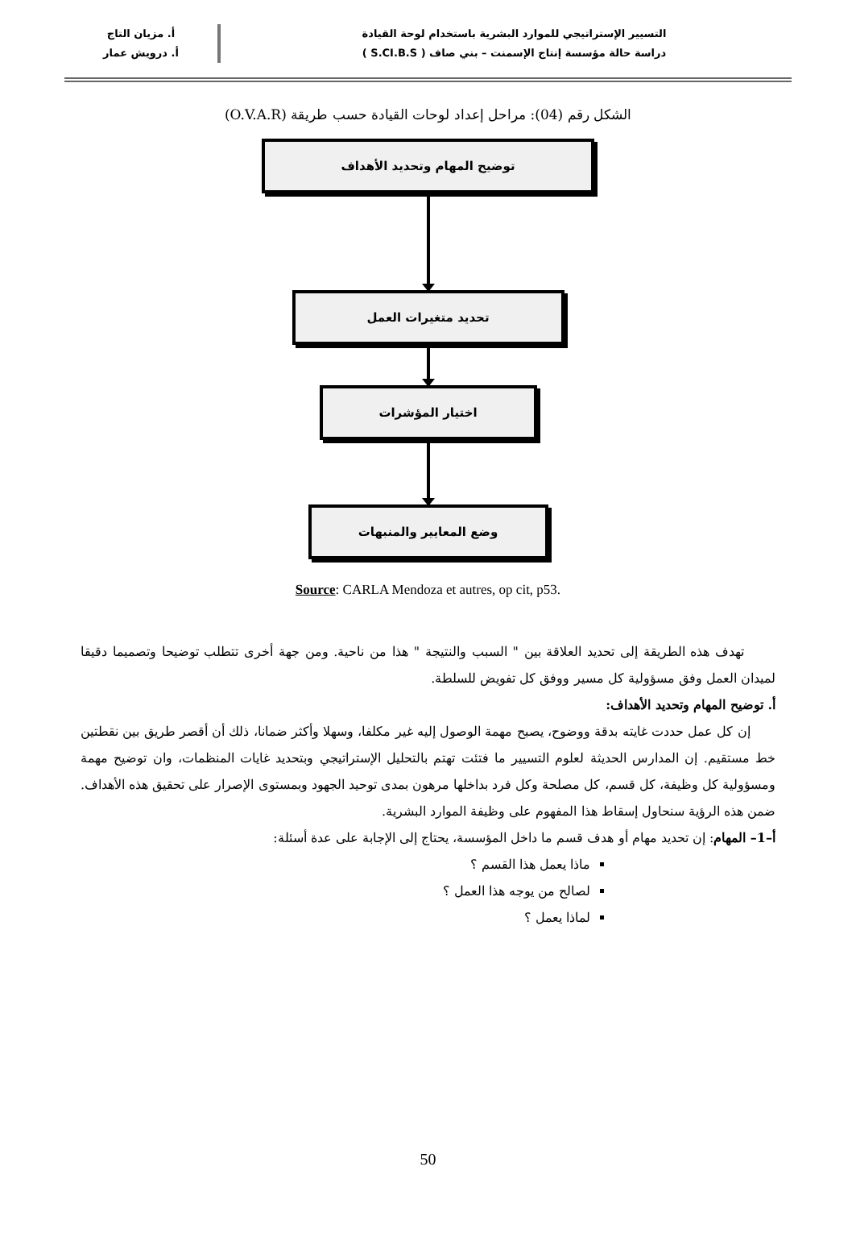التسيير الإستراتيجي للموارد البشرية باستخدام لوحة القيادة
دراسة حالة مؤسسة إنتاج الإسمنت – بني صاف ( S.CI.B.S )
أ. مزيان التاج
أ. درويش عمار
الشكل رقم (04): مراحل إعداد لوحات القيادة حسب طريقة (O.V.A.R)
توضيح المهام وتحديد الأهداف
تحديد متغيرات العمل
اختيار المؤشرات
وضع المعايير والمنبهات
Source: CARLA Mendoza et autres, op cit, p53.
تهدف هذه الطريقة إلى تحديد العلاقة بين " السبب والنتيجة " هذا من ناحية. ومن جهة أخرى تتطلب توضيحا وتصميما دقيقا لميدان العمل وفق مسؤولية كل مسير ووفق كل تفويض للسلطة.
أ. توضيح المهام وتحديد الأهداف:
إن كل عمل حددت غايته بدقة ووضوح، يصبح مهمة الوصول إليه غير مكلفا، وسهلا وأكثر ضمانا، ذلك أن أقصر طريق بين نقطتين خط مستقيم. إن المدارس الحديثة لعلوم التسيير ما فتئت تهتم بالتحليل الإستراتيجي وبتحديد غايات المنظمات، وان توضيح مهمة ومسؤولية كل وظيفة، كل قسم، كل مصلحة وكل فرد بداخلها مرهون بمدى توحيد الجهود وبمستوى الإصرار على تحقيق هذه الأهداف. ضمن هذه الرؤية سنحاول إسقاط هذا المفهوم على وظيفة الموارد البشرية.
أ–1– المهام: إن تحديد مهام أو هدف قسم ما داخل المؤسسة، يحتاج إلى الإجابة على عدة أسئلة:
ماذا يعمل هذا القسم ؟
لصالح من يوجه هذا العمل ؟
لماذا يعمل ؟
50